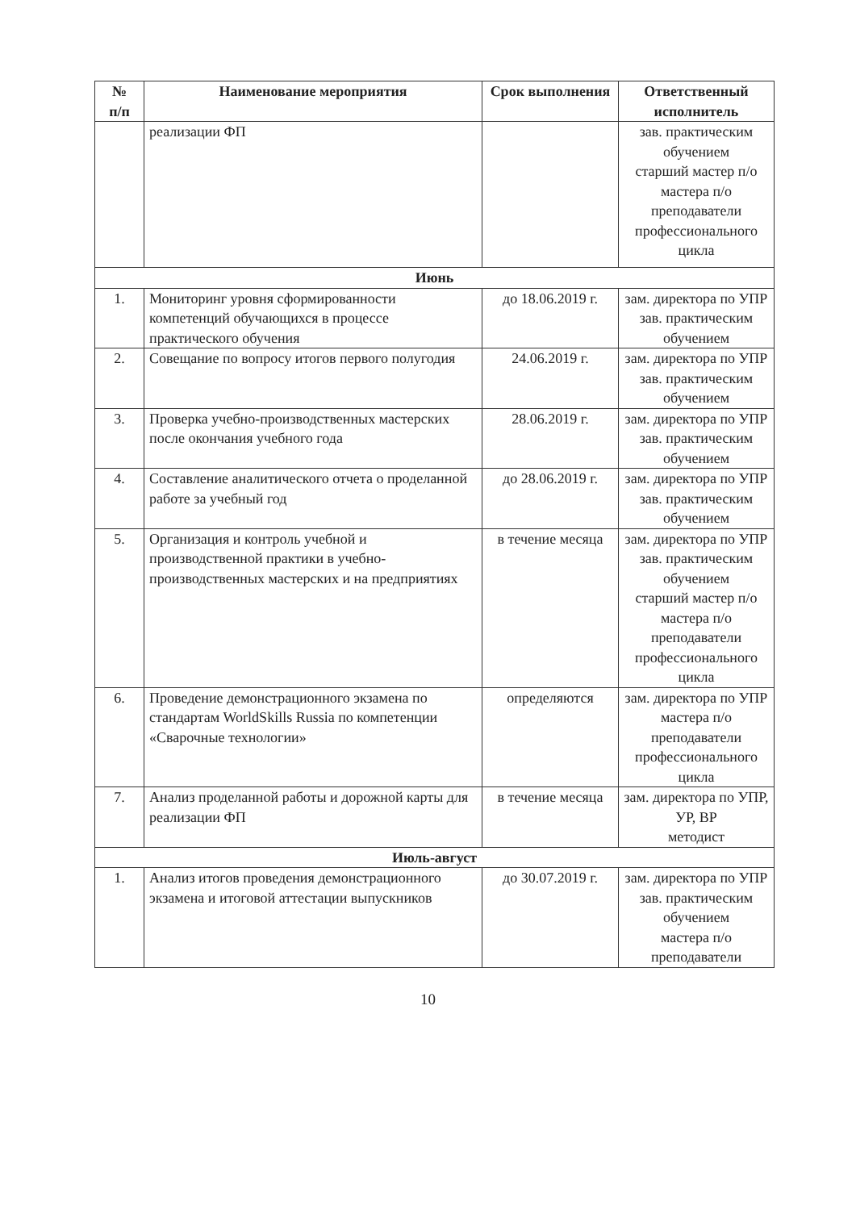| № п/п | Наименование мероприятия | Срок выполнения | Ответственный исполнитель |
| --- | --- | --- | --- |
| | реализации ФП | | зав. практическим обучением старший мастер п/о мастера п/о преподаватели профессионального цикла |
| Июнь | | | |
| 1. | Мониторинг уровня сформированности компетенций обучающихся в процессе практического обучения | до 18.06.2019 г. | зам. директора по УПР зав. практическим обучением |
| 2. | Совещание по вопросу итогов первого полугодия | 24.06.2019 г. | зам. директора по УПР зав. практическим обучением |
| 3. | Проверка учебно-производственных мастерских после окончания учебного года | 28.06.2019 г. | зам. директора по УПР зав. практическим обучением |
| 4. | Составление аналитического отчета о проделанной работе за учебный год | до 28.06.2019 г. | зам. директора по УПР зав. практическим обучением |
| 5. | Организация и контроль учебной и производственной практики в учебно-производственных мастерских и на предприятиях | в течение месяца | зам. директора по УПР зав. практическим обучением старший мастер п/о мастера п/о преподаватели профессионального цикла |
| 6. | Проведение демонстрационного экзамена по стандартам WorldSkills Russia по компетенции «Сварочные технологии» | определяются | зам. директора по УПР мастера п/о преподаватели профессионального цикла |
| 7. | Анализ проделанной работы и дорожной карты для реализации ФП | в течение месяца | зам. директора по УПР, УР, ВР методист |
| Июль-август | | | |
| 1. | Анализ итогов проведения демонстрационного экзамена и итоговой аттестации выпускников | до 30.07.2019 г. | зам. директора по УПР зав. практическим обучением мастера п/о преподаватели |
10